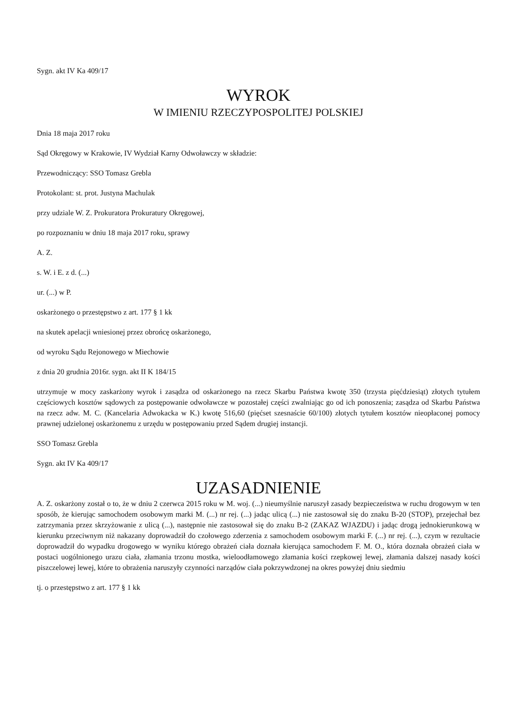Sygn. akt IV Ka 409/17
WYROK
W IMIENIU RZECZYPOSPOLITEJ POLSKIEJ
Dnia 18 maja 2017 roku
Sąd Okręgowy w Krakowie, IV Wydział Karny Odwoławczy w składzie:
Przewodniczący: SSO Tomasz Grebla
Protokolant: st. prot. Justyna Machulak
przy udziale W. Z. Prokuratora Prokuratury Okręgowej,
po rozpoznaniu w dniu 18 maja 2017 roku, sprawy
A. Z.
s. W. i E. z d. (...)
ur. (...) w P.
oskarżonego o przestępstwo z art. 177 § 1 kk
na skutek apelacji wniesionej przez obrońcę oskarżonego,
od wyroku Sądu Rejonowego w Miechowie
z dnia 20 grudnia 2016r. sygn. akt II K 184/15
utrzymuje w mocy zaskarżony wyrok i zasądza od oskarżonego na rzecz Skarbu Państwa kwotę 350 (trzysta pięćdziesiąt) złotych tytułem częściowych kosztów sądowych za postępowanie odwoławcze w pozostałej części zwalniając go od ich ponoszenia; zasądza od Skarbu Państwa na rzecz adw. M. C. (Kancelaria Adwokacka w K.) kwotę 516,60 (pięćset szesnaście 60/100) złotych tytułem kosztów nieopłaconej pomocy prawnej udzielonej oskarżonemu z urzędu w postępowaniu przed Sądem drugiej instancji.
SSO Tomasz Grebla
Sygn. akt IV Ka 409/17
UZASADNIENIE
A. Z. oskarżony został o to, że w dniu 2 czerwca 2015 roku w M. woj. (...) nieumyślnie naruszył zasady bezpieczeństwa w ruchu drogowym w ten sposób, że kierując samochodem osobowym marki M. (...) nr rej. (...) jadąc ulicą (...) nie zastosował się do znaku B-20 (STOP), przejechał bez zatrzymania przez skrzyżowanie z ulicą (...), następnie nie zastosował się do znaku B-2 (ZAKAZ WJAZDU) i jadąc drogą jednokierunkową w kierunku przeciwnym niż nakazany doprowadził do czołowego zderzenia z samochodem osobowym marki F. (...) nr rej. (...), czym w rezultacie doprowadził do wypadku drogowego w wyniku którego obrażeń ciała doznała kierująca samochodem F. M. O., która doznała obrażeń ciała w postaci uogólnionego urazu ciała, złamania trzonu mostka, wieloodłamowego złamania kości rzepkowej lewej, złamania dalszej nasady kości piszczelowej lewej, które to obrażenia naruszyły czynności narządów ciała pokrzywdzonej na okres powyżej dniu siedmiu
tj. o przestępstwo z art. 177 § 1 kk